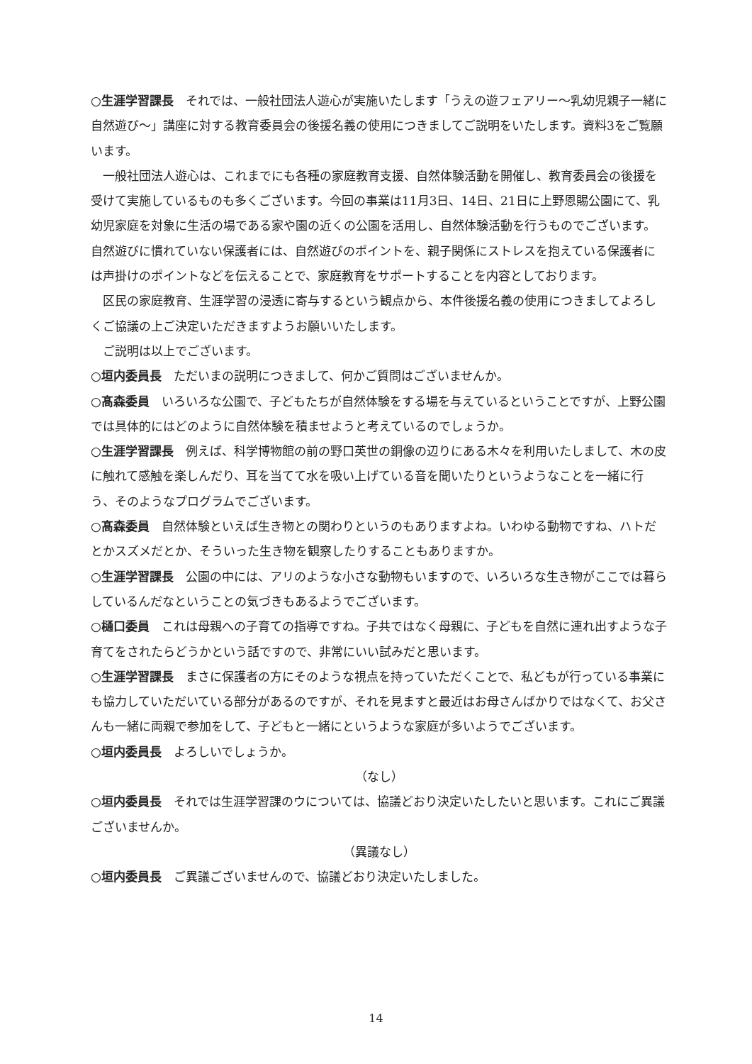○生涯学習課長　それでは、一般社団法人遊心が実施いたします「うえの遊フェアリー～乳幼児親子一緒に自然遊び～」講座に対する教育委員会の後援名義の使用につきましてご説明をいたします。資料3をご覧願います。
一般社団法人遊心は、これまでにも各種の家庭教育支援、自然体験活動を開催し、教育委員会の後援を受けて実施しているものも多くございます。今回の事業は11月3日、14日、21日に上野恩賜公園にて、乳幼児家庭を対象に生活の場である家や園の近くの公園を活用し、自然体験活動を行うものでございます。自然遊びに慣れていない保護者には、自然遊びのポイントを、親子関係にストレスを抱えている保護者には声掛けのポイントなどを伝えることで、家庭教育をサポートすることを内容としております。
区民の家庭教育、生涯学習の浸透に寄与するという観点から、本件後援名義の使用につきましてよろしくご協議の上ご決定いただきますようお願いいたします。
ご説明は以上でございます。
○垣内委員長　ただいまの説明につきまして、何かご質問はございませんか。
○髙森委員　いろいろな公園で、子どもたちが自然体験をする場を与えているということですが、上野公園では具体的にはどのように自然体験を積ませようと考えているのでしょうか。
○生涯学習課長　例えば、科学博物館の前の野口英世の銅像の辺りにある木々を利用いたしまして、木の皮に触れて感触を楽しんだり、耳を当てて水を吸い上げている音を聞いたりというようなことを一緒に行う、そのようなプログラムでございます。
○髙森委員　自然体験といえば生き物との関わりというのもありますよね。いわゆる動物ですね、ハトだとかスズメだとか、そういった生き物を観察したりすることもありますか。
○生涯学習課長　公園の中には、アリのような小さな動物もいますので、いろいろな生き物がここでは暮らしているんだなということの気づきもあるようでございます。
○樋口委員　これは母親への子育ての指導ですね。子共ではなく母親に、子どもを自然に連れ出すような子育てをされたらどうかという話ですので、非常にいい試みだと思います。
○生涯学習課長　まさに保護者の方にそのような視点を持っていただくことで、私どもが行っている事業にも協力していただいている部分があるのですが、それを見ますと最近はお母さんばかりではなくて、お父さんも一緒に両親で参加をして、子どもと一緒にというような家庭が多いようでございます。
○垣内委員長　よろしいでしょうか。
（なし）
○垣内委員長　それでは生涯学習課のウについては、協議どおり決定いたしたいと思います。これにご異議ございませんか。
（異議なし）
○垣内委員長　ご異議ございませんので、協議どおり決定いたしました。
14